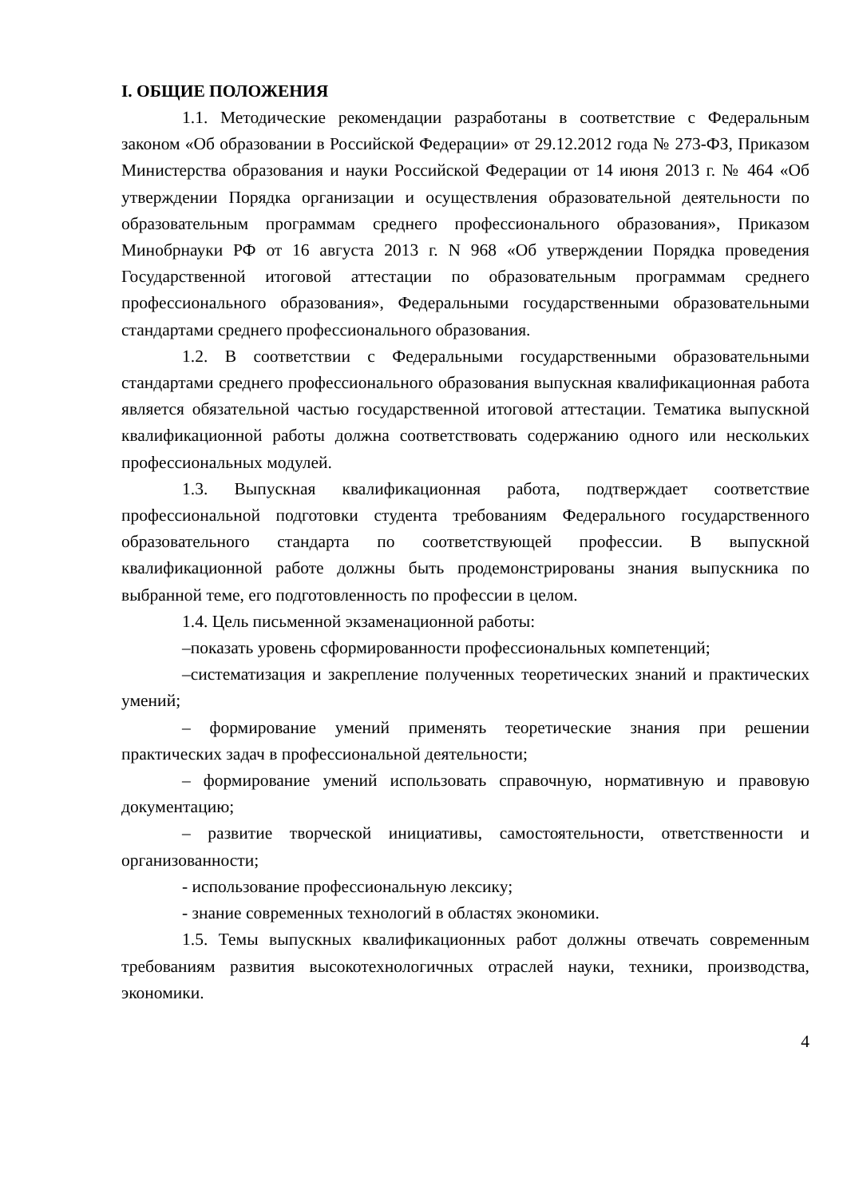I. ОБЩИЕ ПОЛОЖЕНИЯ
1.1. Методические рекомендации разработаны в соответствие с Федеральным законом «Об образовании в Российской Федерации» от 29.12.2012 года № 273-ФЗ, Приказом Министерства образования и науки Российской Федерации от 14 июня 2013 г. № 464 «Об утверждении Порядка организации и осуществления образовательной деятельности по образовательным программам среднего профессионального образования», Приказом Минобрнауки РФ от 16 августа 2013 г. N 968 «Об утверждении Порядка проведения Государственной итоговой аттестации по образовательным программам среднего профессионального образования», Федеральными государственными образовательными стандартами среднего профессионального образования.
1.2. В соответствии с Федеральными государственными образовательными стандартами среднего профессионального образования выпускная квалификационная работа является обязательной частью государственной итоговой аттестации. Тематика выпускной квалификационной работы должна соответствовать содержанию одного или нескольких профессиональных модулей.
1.3. Выпускная квалификационная работа, подтверждает соответствие профессиональной подготовки студента требованиям Федерального государственного образовательного стандарта по соответствующей профессии. В выпускной квалификационной работе должны быть продемонстрированы знания выпускника по выбранной теме, его подготовленность по профессии в целом.
1.4. Цель письменной экзаменационной работы:
–показать уровень сформированности профессиональных компетенций;
–систематизация и закрепление полученных теоретических знаний и практических умений;
– формирование умений применять теоретические знания при решении практических задач в профессиональной деятельности;
– формирование умений использовать справочную, нормативную и правовую документацию;
– развитие творческой инициативы, самостоятельности, ответственности и организованности;
- использование профессиональную лексику;
- знание современных технологий в областях экономики.
1.5. Темы выпускных квалификационных работ должны отвечать современным требованиям развития высокотехнологичных отраслей науки, техники, производства, экономики.
4